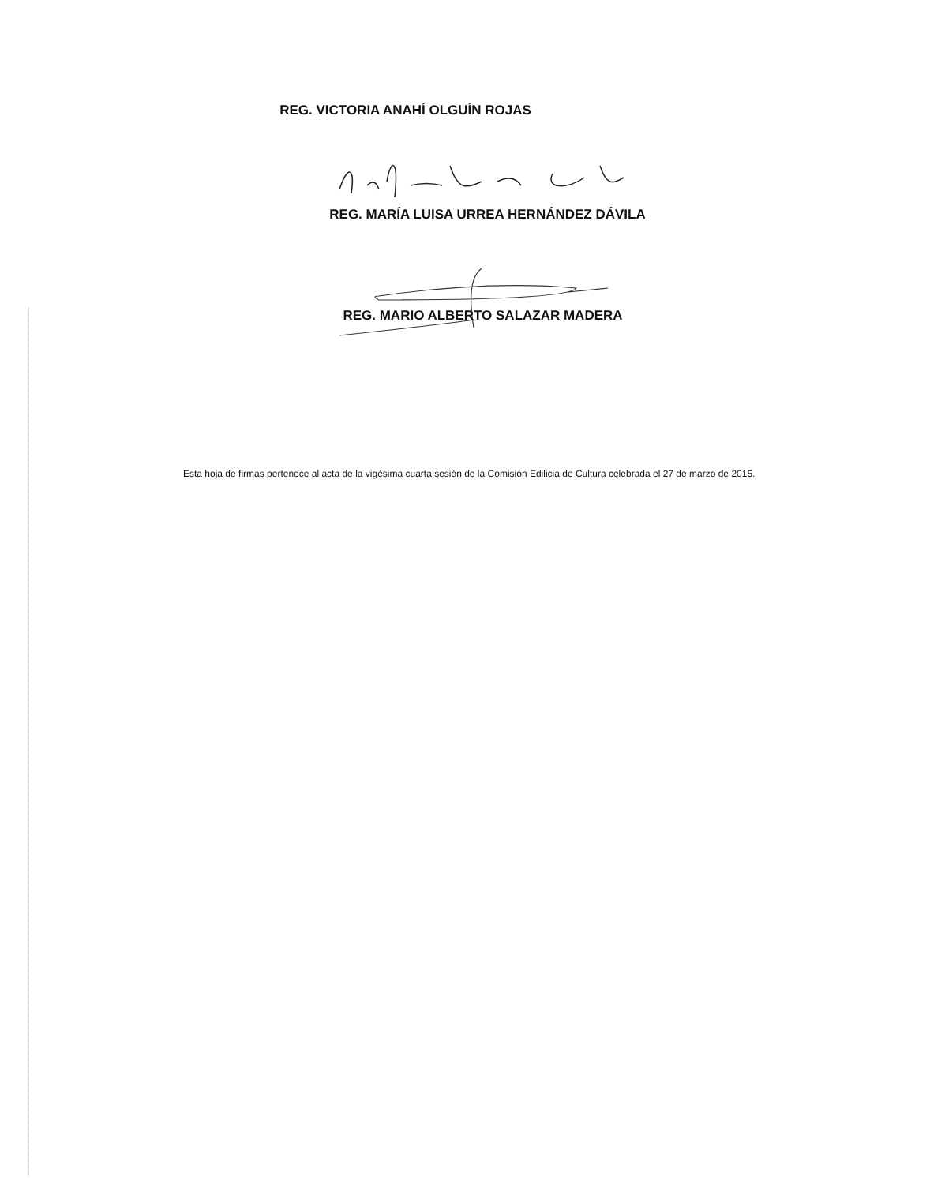REG. VICTORIA ANAHÍ OLGUÍN ROJAS
REG. MARÍA LUISA URREA HERNÁNDEZ DÁVILA
REG. MARIO ALBERTO SALAZAR MADERA
Esta hoja de firmas pertenece al acta de la vigésima cuarta sesión de la Comisión Edilicia de Cultura celebrada el 27 de marzo de 2015.